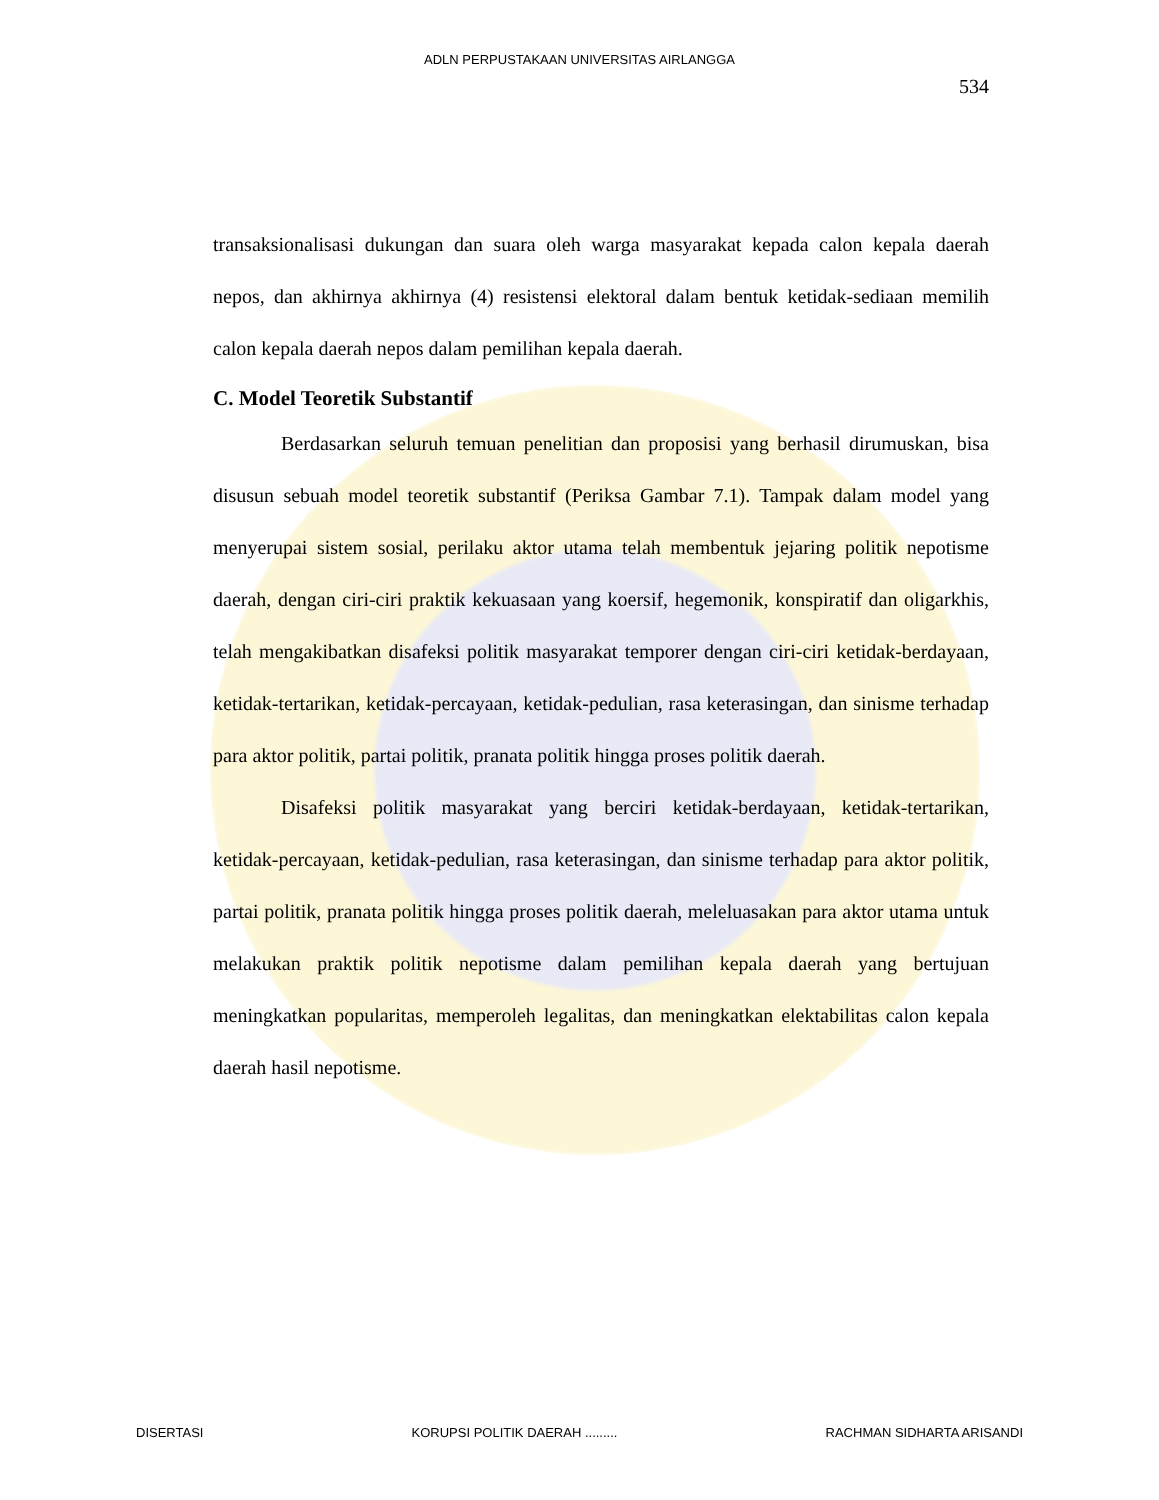ADLN PERPUSTAKAAN UNIVERSITAS AIRLANGGA
534
transaksionalisasi dukungan dan suara oleh warga masyarakat kepada calon kepala daerah nepos, dan akhirnya akhirnya (4) resistensi elektoral dalam bentuk ketidak-sediaan memilih calon kepala daerah nepos dalam pemilihan kepala daerah.
C. Model Teoretik Substantif
Berdasarkan seluruh temuan penelitian dan proposisi yang berhasil dirumuskan, bisa disusun sebuah model teoretik substantif (Periksa Gambar 7.1). Tampak dalam model yang menyerupai sistem sosial, perilaku aktor utama telah membentuk jejaring politik nepotisme daerah, dengan ciri-ciri praktik kekuasaan yang koersif, hegemonik, konspiratif dan oligarkhis, telah mengakibatkan disafeksi politik masyarakat temporer dengan ciri-ciri ketidak-berdayaan, ketidak-tertarikan, ketidak-percayaan, ketidak-pedulian, rasa keterasingan, dan sinisme terhadap para aktor politik, partai politik, pranata politik hingga proses politik daerah.
Disafeksi politik masyarakat yang berciri ketidak-berdayaan, ketidak-tertarikan, ketidak-percayaan, ketidak-pedulian, rasa keterasingan, dan sinisme terhadap para aktor politik, partai politik, pranata politik hingga proses politik daerah, meleluasakan para aktor utama untuk melakukan praktik politik nepotisme dalam pemilihan kepala daerah yang bertujuan meningkatkan popularitas, memperoleh legalitas, dan meningkatkan elektabilitas calon kepala daerah hasil nepotisme.
DISERTASI KORUPSI POLITIK DAERAH ......... RACHMAN SIDHARTA ARISANDI